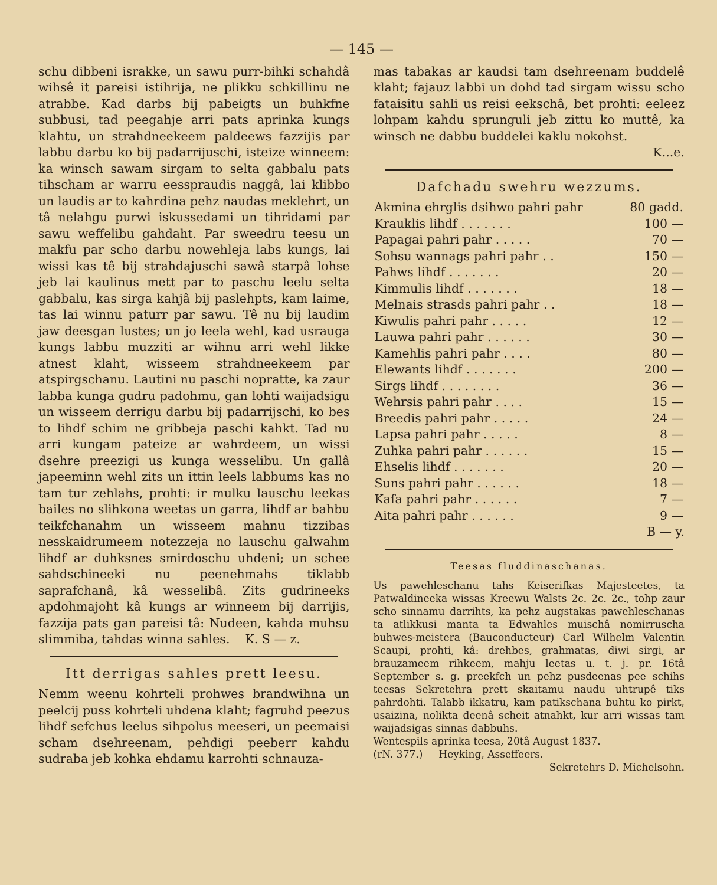— 145 —
schu dibbeni israkke, un sawu purr-bihki schahdâ wihsê it pareisi istihrija, ne plikku schkillinu ne atrabbe. Kad darbs bij pabeigts un buhkfne subbusi, tad peegahje arri pats aprinka kungs klahtu, un strahdneekeem paldeews fazzijis par labbu darbu ko bij padarrijuschi, isteize winneem: ka winsch sawam sirgam to selta gabbalu pats tihscham ar warru eesspraudis naggâ, lai klibbo un laudis ar to kahrdina pehz naudas meklehrt, un tâ nelahgu purwi iskussedami un tihridami par sawu weffelibu gahdaht. Par sweedru teesu un makfu par scho darbu nowehleja labs kungs, lai wissi kas tê bij strahdajuschi sawâ starpâ lohse jeb lai kaulinus mett par to paschu leelu selta gabbalu, kas sirga kahjâ bij paslehpts, kam laime, tas lai winnu paturr par sawu. Tê nu bij laudim jaw deesgan lustes; un jo leela wehl, kad usrauga kungs labbu muzziti ar wihnu arri wehl likke atnest klaht, wisseem strahdneekeem par atspirgschanu. Lautini nu paschi nopratte, ka zaur labba kunga gudru padohmu, gan lohti waijadsigu un wisseem derrigu darbu bij padarrijschi, ko bes to lihdf schim ne gribbeja paschi kahkt. Tad nu arri kungam pateize ar wahrdeem, un wissi dsehre preezigi us kunga wesselibu. Un gallâ japeeminn wehl zits un ittin leels labbums kas no tam tur zehlahs, prohti: ir mulku lauschu leekas bailes no slihkona weetas un garra, lihdf ar bahbu teikfchanahm un wisseem mahnu tizzibas nesskaidrumeem notezzeja no lauschu galwahm lihdf ar duhksnes smirdoschu uhdeni; un schee sahdschineeki nu peenehmahs tiklabb saprafchanâ, kâ wesselibâ. Zits gudrineeks apdohmajoht kâ kungs ar winneem bij darrijis, fazzija pats gan pareisi tâ: Nudeen, kahda muhsu slimmiba, tahdas winna sahles. K. S — z.
Itt derrigas sahles prett leesu.
Nemm weenu kohrteli prohwes brandwihna un peelcij puss kohrteli uhdena klaht; fagruhd peezus lihdf sefchus leelus sihpolus meeseri, un peemaisi scham dsehreenam, pehdigi peeberr kahdu sudraba jeb kohka ehdamu karrohti schnauza-
mas tabakas ar kaudsi tam dsehreenam buddelê klaht; fajauz labbi un dohd tad sirgam wissu scho fataisitu sahli us reisi eekschâ, bet prohti: eeleez lohpam kahdu sprunguli jeb zittu ko muttê, ka winsch ne dabbu buddelei kaklu nokohst.
K...e.
Dafchadu swehru wezzums.
| Akmina ehrglis dsihwo pahri pahr | 80 gadd. |
| Krauklis lihdf . . . . . . . | 100 — |
| Papagai pahri pahr . . . . . | 70 — |
| Sohsu wannags pahri pahr . . | 150 — |
| Pahws lihdf . . . . . . . | 20 — |
| Kimmulis lihdf . . . . . . . | 18 — |
| Melnais strasds pahri pahr . . | 18 — |
| Kiwulis pahri pahr . . . . . | 12 — |
| Lauwa pahri pahr . . . . . . | 30 — |
| Kamehlis pahri pahr . . . . | 80 — |
| Elewants lihdf . . . . . . . | 200 — |
| Sirgs lihdf . . . . . . . . | 36 — |
| Wehrsis pahri pahr . . . . | 15 — |
| Breedis pahri pahr . . . . . | 24 — |
| Lapsa pahri pahr . . . . . | 8 — |
| Zuhka pahri pahr . . . . . . | 15 — |
| Ehselis lihdf . . . . . . . | 20 — |
| Suns pahri pahr . . . . . . | 18 — |
| Kaſa pahri pahr . . . . . . | 7 — |
| Aita pahri pahr . . . . . . | 9 — |
B — y.
Teesas fluddinaschanas.
Us pawehleschanu tahs Keiseriſkas Majesteetes, ta Patwaldineeka wissas Kreewu Walsts 2c. 2c. 2c., tohp zaur scho sinnamu darrihts, ka pehz augstakas pawehleschanas ta atlikkusi manta ta Edwahles muischâ nomirruscha buhwes-meistera (Bauconducteur) Carl Wilhelm Valentin Scaupi, prohti, kâ: drehbes, grahmatas, diwi sirgi, ar brauzameem rihkeem, mahju leetas u. t. j. pr. 16tâ September s. g. preekfch un pehz pusdeenas pee schihs teesas Sekretehra prett skaitamu naudu uhtrupê tiks pahrdohti. Talabb ikkatru, kam patikschana buhtu ko pirkt, usaizina, nolikta deenâ scheit atnahkt, kur arri wissas tam waijadsigas sinnas dabbuhs.
Wentespils aprinka teesa, 20tâ August 1837.
(rN. 377.) Heyking, Asseffeers.
Sekretehrs D. Michelsohn.